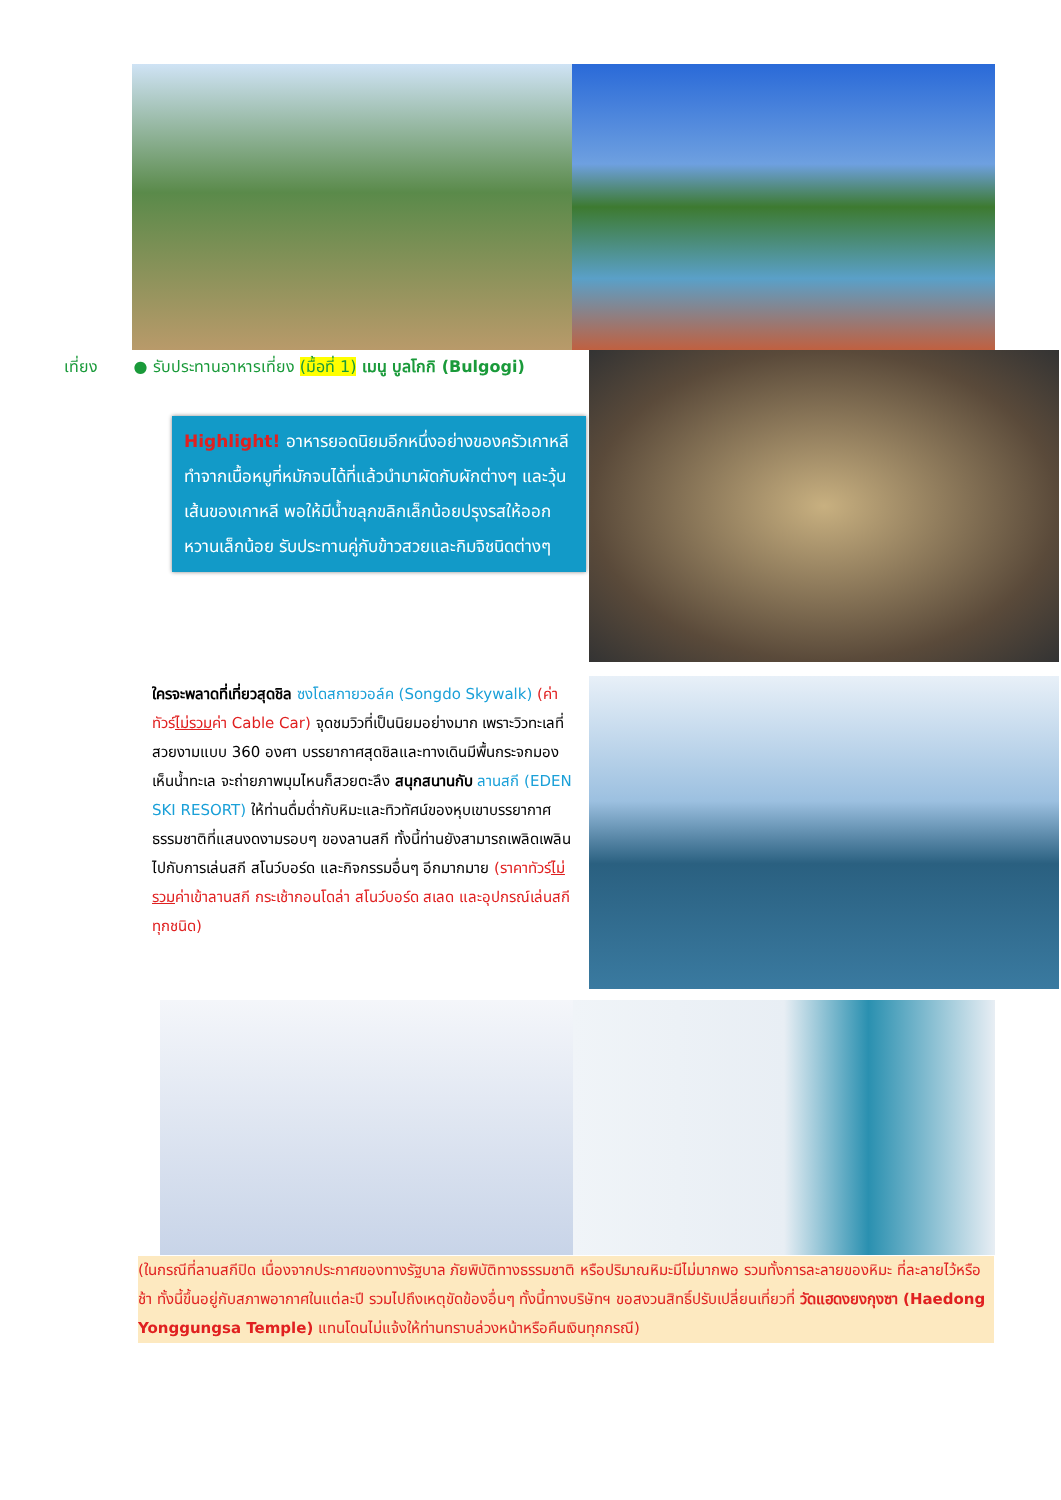เที่ยง ● รับประทานอาหารเที่ยง (มื้อที่ 1) เมนู บูลโกกิ (Bulgogi)
Highlight! อาหารยอดนิยมอีกหนึ่งอย่างของครัวเกาหลีทำจากเนื้อหมูที่หมักจนได้ที่แล้วนำมาผัดกับผักต่างๆ และวุ้นเส้นของเกาหลี พอให้มีน้ำขลุกขลิกเล็กน้อยปรุงรสให้ออกหวานเล็กน้อย รับประทานคู่กับข้าวสวยและกิมจิชนิดต่างๆ
ใครจะพลาดที่เที่ยวสุดชิล ซงโดสกายวอล์ค (Songdo Skywalk) (ค่าทัวร์ไม่รวมค่า Cable Car) จุดชมวิวที่เป็นนิยมอย่างมาก เพราะวิวทะเลที่สวยงามแบบ 360 องศา บรรยากาศสุดชิลและทางเดินมีพื้นกระจกมองเห็นน้ำทะเล จะถ่ายภาพมุมไหนก็สวยตะลึง สนุกสนานกับ ลานสกี (EDEN SKI RESORT) ให้ท่านดื่มด่ำกับหิมะและทิวทัศน์ของหุบเขาบรรยากาศธรรมชาติที่แสนงดงามรอบๆ ของลานสกี ทั้งนี้ท่านยังสามารถเพลิดเพลินไปกับการเล่นสกี สโนว์บอร์ด และกิจกรรมอื่นๆ อีกมากมาย (ราคาทัวร์ไม่รวมค่าเข้าลานสกี กระเช้ากอนโดล่า สโนว์บอร์ด สเลด และอุปกรณ์เล่นสกีทุกชนิด)
(ในกรณีที่ลานสกีปิด เนื่องจากประกาศของทางรัฐบาล ภัยพิบัติทางธรรมชาติ หรือปริมาณหิมะมีไม่มากพอ รวมทั้งการละลายของหิมะ ที่ละลายไว้หรือช้า ทั้งนี้ขึ้นอยู่กับสภาพอากาศในแต่ละปี รวมไปถึงเหตุขัดข้องอื่นๆ ทั้งนี้ทางบริษัทฯ ขอสงวนสิทธิ์ปรับเปลี่ยนเที่ยวที่ วัดแฮดงยงกุงซา (Haedong Yonggungsa Temple) แทนโดนไม่แจ้งให้ท่านทราบล่วงหน้าหรือคืนเงินทุกกรณี)